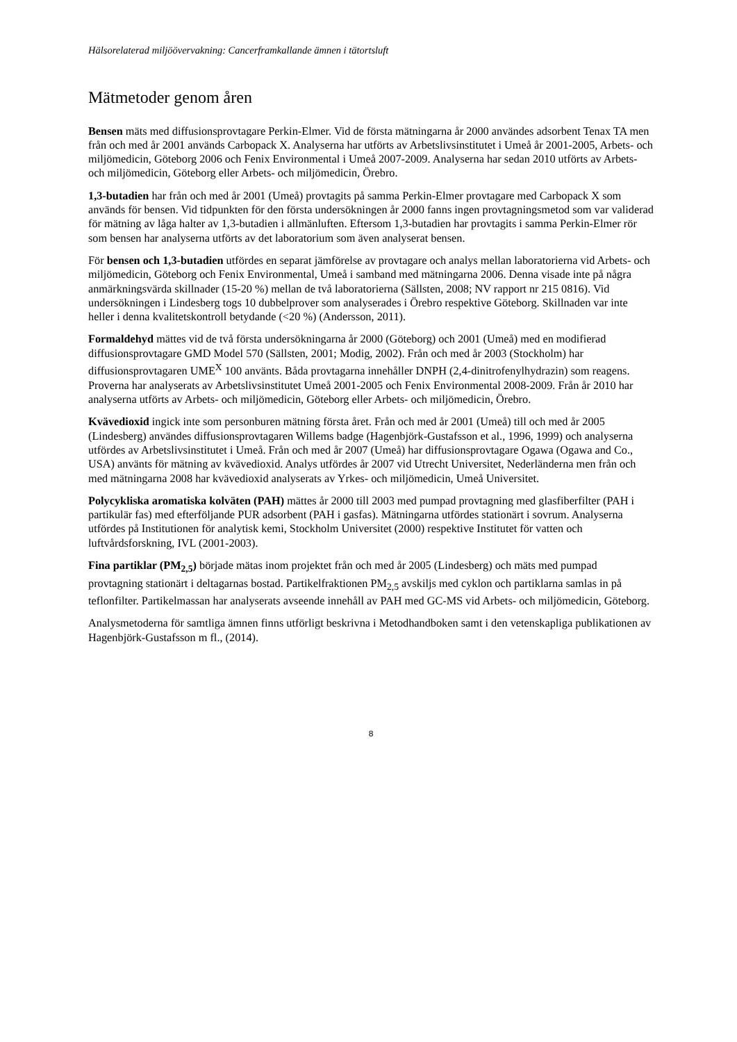Hälsorelaterad miljöövervakning: Cancerframkallande ämnen i tätortsluft
Mätmetoder genom åren
Bensen mäts med diffusionsprovtagare Perkin-Elmer. Vid de första mätningarna år 2000 användes adsorbent Tenax TA men från och med år 2001 används Carbopack X. Analyserna har utförts av Arbetslivsinstitutet i Umeå år 2001-2005, Arbets- och miljömedicin, Göteborg 2006 och Fenix Environmental i Umeå 2007-2009. Analyserna har sedan 2010 utförts av Arbets- och miljömedicin, Göteborg eller Arbets- och miljömedicin, Örebro.
1,3-butadien har från och med år 2001 (Umeå) provtagits på samma Perkin-Elmer provtagare med Carbopack X som används för bensen. Vid tidpunkten för den första undersökningen år 2000 fanns ingen provtagningsmetod som var validerad för mätning av låga halter av 1,3-butadien i allmänluften. Eftersom 1,3-butadien har provtagits i samma Perkin-Elmer rör som bensen har analyserna utförts av det laboratorium som även analyserat bensen.
För bensen och 1,3-butadien utfördes en separat jämförelse av provtagare och analys mellan laboratorierna vid Arbets- och miljömedicin, Göteborg och Fenix Environmental, Umeå i samband med mätningarna 2006. Denna visade inte på några anmärkningsvärda skillnader (15-20 %) mellan de två laboratorierna (Sällsten, 2008; NV rapport nr 215 0816). Vid undersökningen i Lindesberg togs 10 dubbelprover som analyserades i Örebro respektive Göteborg. Skillnaden var inte heller i denna kvalitetskontroll betydande (<20 %) (Andersson, 2011).
Formaldehyd mättes vid de två första undersökningarna år 2000 (Göteborg) och 2001 (Umeå) med en modifierad diffusionsprovtagare GMD Model 570 (Sällsten, 2001; Modig, 2002). Från och med år 2003 (Stockholm) har diffusionsprovtagaren UME<sup>X</sup> 100 använts. Båda provtagarna innehåller DNPH (2,4-dinitrofenylhydrazin) som reagens. Proverna har analyserats av Arbetslivsinstitutet Umeå 2001-2005 och Fenix Environmental 2008-2009. Från år 2010 har analyserna utförts av Arbets- och miljömedicin, Göteborg eller Arbets- och miljömedicin, Örebro.
Kvävedioxid ingick inte som personburen mätning första året. Från och med år 2001 (Umeå) till och med år 2005 (Lindesberg) användes diffusionsprovtagaren Willems badge (Hagenbjörk-Gustafsson et al., 1996, 1999) och analyserna utfördes av Arbetslivsinstitutet i Umeå. Från och med år 2007 (Umeå) har diffusionsprovtagare Ogawa (Ogawa and Co., USA) använts för mätning av kvävedioxid. Analys utfördes år 2007 vid Utrecht Universitet, Nederländerna men från och med mätningarna 2008 har kvävedioxid analyserats av Yrkes- och miljömedicin, Umeå Universitet.
Polycykliska aromatiska kolväten (PAH) mättes år 2000 till 2003 med pumpad provtagning med glasfiberfilter (PAH i partikulär fas) med efterföljande PUR adsorbent (PAH i gasfas). Mätningarna utfördes stationärt i sovrum. Analyserna utfördes på Institutionen för analytisk kemi, Stockholm Universitet (2000) respektive Institutet för vatten och luftvårdsforskning, IVL (2001-2003).
Fina partiklar (PM<sub>2,5</sub>) började mätas inom projektet från och med år 2005 (Lindesberg) och mäts med pumpad provtagning stationärt i deltagarnas bostad. Partikelfraktionen PM<sub>2,5</sub> avskiljs med cyklon och partiklarna samlas in på teflonfilter. Partikelmassan har analyserats avseende innehåll av PAH med GC-MS vid Arbets- och miljömedicin, Göteborg.
Analysmetoderna för samtliga ämnen finns utförligt beskrivna i Metodhandboken samt i den vetenskapliga publikationen av Hagenbjörk-Gustafsson m fl., (2014).
8